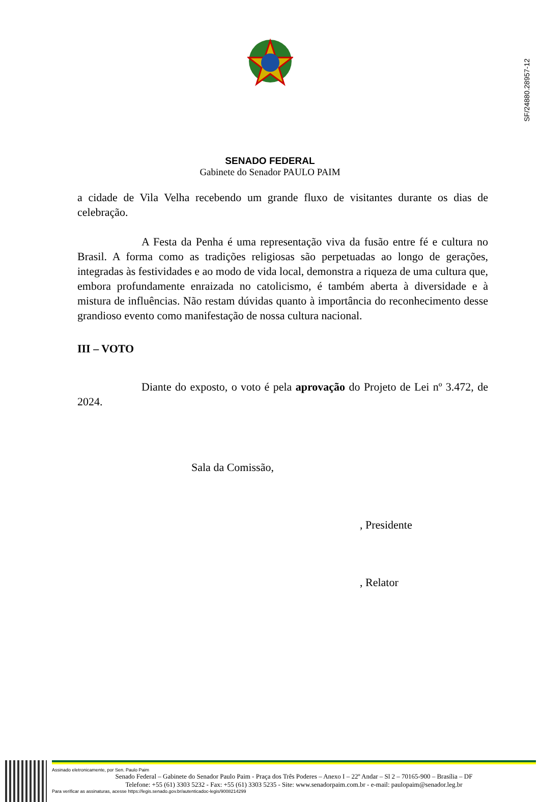SF/24880.28957-12
SENADO FEDERAL
Gabinete do Senador PAULO PAIM
a cidade de Vila Velha recebendo um grande fluxo de visitantes durante os dias de celebração.
A Festa da Penha é uma representação viva da fusão entre fé e cultura no Brasil. A forma como as tradições religiosas são perpetuadas ao longo de gerações, integradas às festividades e ao modo de vida local, demonstra a riqueza de uma cultura que, embora profundamente enraizada no catolicismo, é também aberta à diversidade e à mistura de influências. Não restam dúvidas quanto à importância do reconhecimento desse grandioso evento como manifestação de nossa cultura nacional.
III – VOTO
Diante do exposto, o voto é pela aprovação do Projeto de Lei nº 3.472, de 2024.
Sala da Comissão,
, Presidente
, Relator
Assinado eletronicamente, por Sen. Paulo Paim
Senado Federal – Gabinete do Senador Paulo Paim - Praça dos Três Poderes – Anexo I – 22º Andar – Sl 2 – 70165-900 – Brasília – DF
Telefone: +55 (61) 3303 5232 - Fax: +55 (61) 3303 5235 - Site: www.senadorpaim.com.br - e-mail: paulopaim@senador.leg.br
Para verificar as assinaturas, acesse https://legis.senado.gov.br/autenticadoc-legis/9008214299